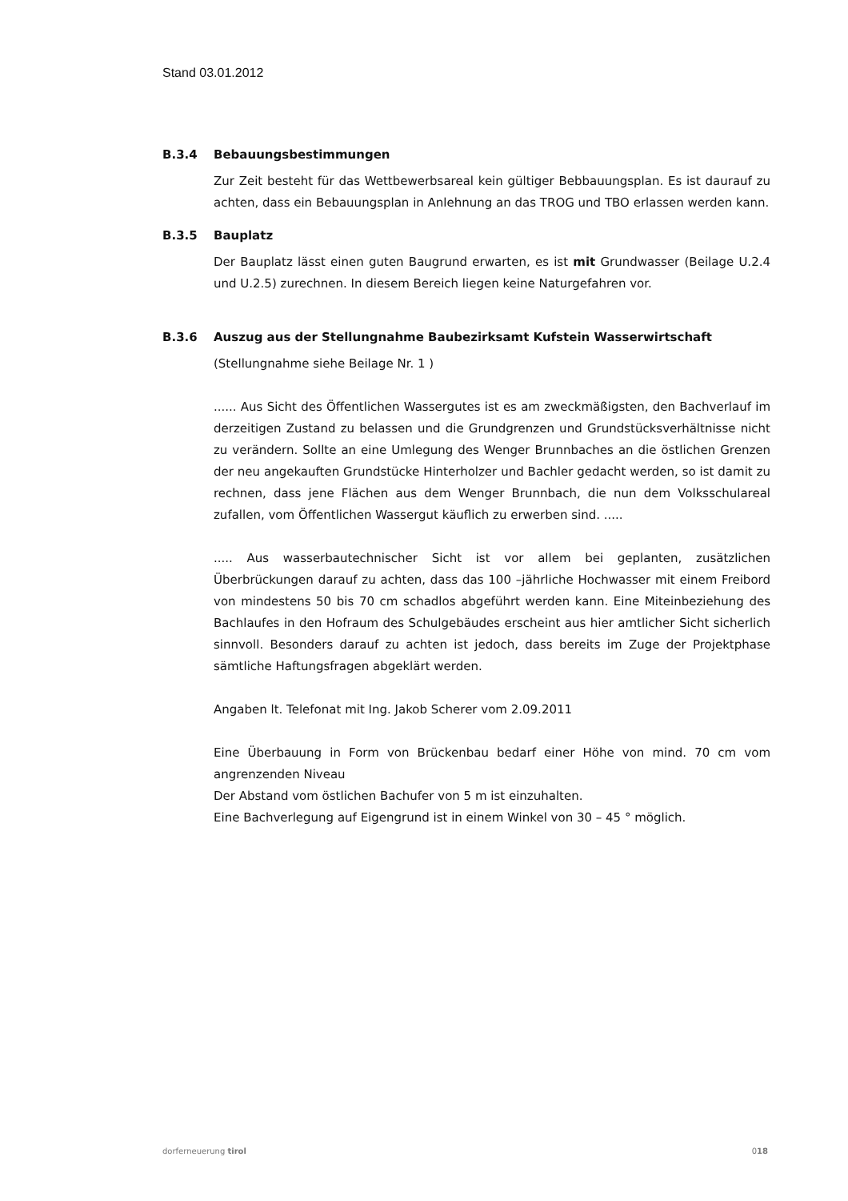Stand 03.01.2012
B.3.4 Bebauungsbestimmungen
Zur Zeit besteht für das Wettbewerbsareal kein gültiger Bebbauungsplan. Es ist daurauf zu achten, dass ein Bebauungsplan in Anlehnung an das TROG und TBO erlassen werden kann.
B.3.5 Bauplatz
Der Bauplatz lässt einen guten Baugrund erwarten, es ist mit Grundwasser (Beilage U.2.4 und U.2.5) zurechnen. In diesem Bereich liegen keine Naturgefahren vor.
B.3.6 Auszug aus der Stellungnahme Baubezirksamt Kufstein Wasserwirtschaft
(Stellungnahme siehe Beilage Nr. 1 )
...... Aus Sicht des Öffentlichen Wassergutes ist es am zweckmäßigsten, den Bachverlauf im derzeitigen Zustand zu belassen und die Grundgrenzen und Grundstücksverhältnisse nicht zu verändern. Sollte an eine Umlegung des Wenger Brunnbaches an die östlichen Grenzen der neu angekauften Grundstücke Hinterholzer und Bachler gedacht werden, so ist damit zu rechnen, dass jene Flächen aus dem Wenger Brunnbach, die nun dem Volksschulareal zufallen, vom Öffentlichen Wassergut käuflich zu erwerben sind. .....
..... Aus wasserbautechnischer Sicht ist vor allem bei geplanten, zusätzlichen Überbrückungen darauf zu achten, dass das 100 –jährliche Hochwasser mit einem Freibord von mindestens 50 bis 70 cm schadlos abgeführt werden kann. Eine Miteinbeziehung des Bachlaufes in den Hofraum des Schulgebäudes erscheint aus hier amtlicher Sicht sicherlich sinnvoll. Besonders darauf zu achten ist jedoch, dass bereits im Zuge der Projektphase sämtliche Haftungsfragen abgeklärt werden.
Angaben lt. Telefonat mit Ing. Jakob Scherer vom 2.09.2011
Eine Überbauung in Form von Brückenbau bedarf einer Höhe von mind. 70 cm vom angrenzenden Niveau
Der Abstand vom östlichen Bachufer von 5 m ist einzuhalten.
Eine Bachverlegung auf Eigengrund ist in einem Winkel von 30 – 45 ° möglich.
dorferneuerung tirol 018